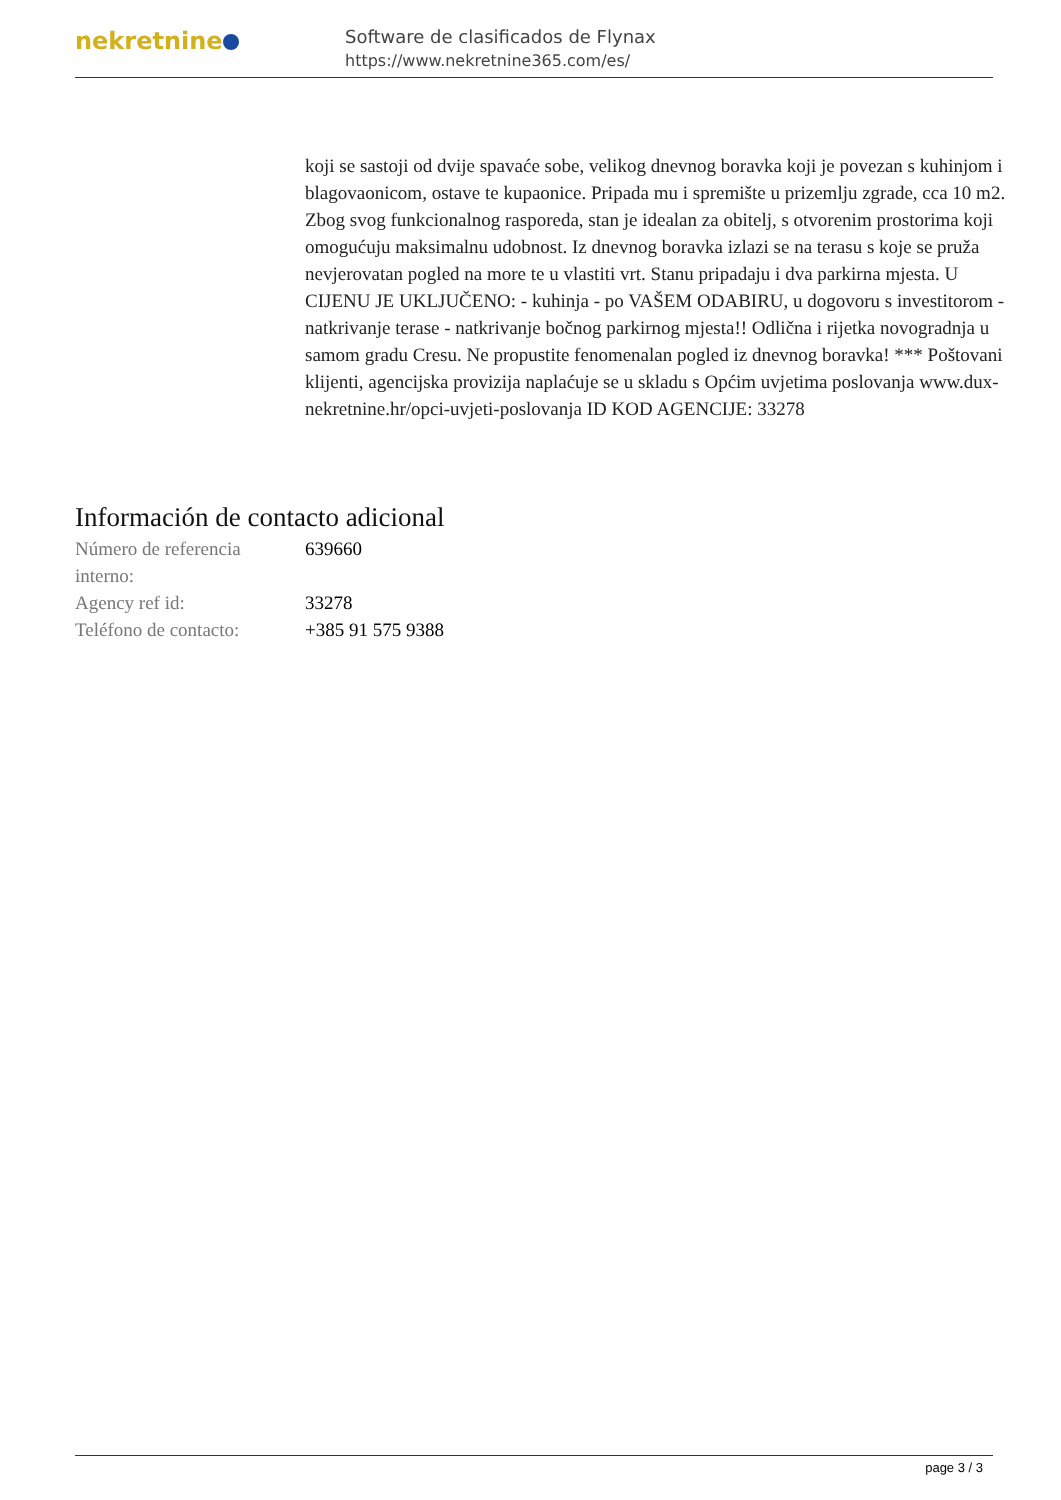nekretnine
Software de clasificados de Flynax
https://www.nekretnine365.com/es/
koji se sastoji od dvije spavaće sobe, velikog dnevnog boravka koji je povezan s kuhinjom i blagovaonicom, ostave te kupaonice. Pripada mu i spremište u prizemlju zgrade, cca 10 m2. Zbog svog funkcionalnog rasporeda, stan je idealan za obitelj, s otvorenim prostorima koji omogućuju maksimalnu udobnost. Iz dnevnog boravka izlazi se na terasu s koje se pruža nevjerovatan pogled na more te u vlastiti vrt. Stanu pripadaju i dva parkirna mjesta. U CIJENU JE UKLJUČENO: - kuhinja - po VAŠEM ODABIRU, u dogovoru s investitorom - natkrivanje terase - natkrivanje bočnog parkirnog mjesta!! Odlična i rijetka novogradnja u samom gradu Cresu. Ne propustite fenomenalan pogled iz dnevnog boravka! *** Poštovani klijenti, agencijska provizija naplaćuje se u skladu s Općim uvjetima poslovanja www.dux-nekretnine.hr/opci-uvjeti-poslovanja ID KOD AGENCIJE: 33278
Información de contacto adicional
| Número de referencia interno: | 639660 |
| Agency ref id: | 33278 |
| Teléfono de contacto: | +385 91 575 9388 |
page 3 / 3